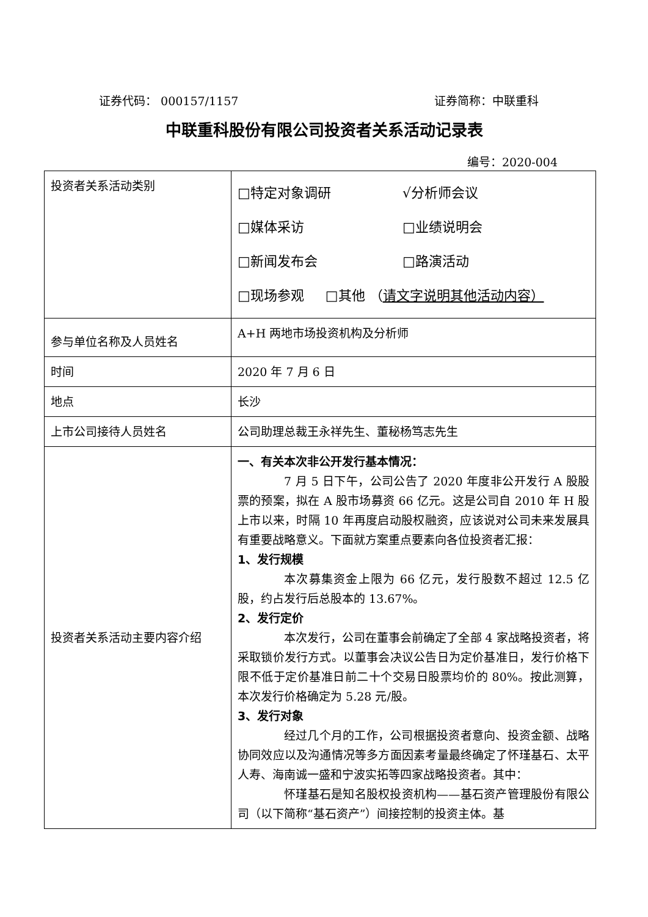证券代码： 000157/1157 证券简称：中联重科
中联重科股份有限公司投资者关系活动记录表
编号：2020-004
| 投资者关系活动类别 | □特定对象调研 √分析师会议 □媒体采访 □业绩说明会 □新闻发布会 □路演活动 □现场参观 □其他 （ 请文字说明其他活动内容） |
| 参与单位名称及人员姓名 | A+H 两地市场投资机构及分析师 |
| 时间 | 2020 年 7 月 6 日 |
| 地点 | 长沙 |
| 上市公司接待人员姓名 | 公司助理总裁王永祥先生、董秘杨笃志先生 |
| 投资者关系活动主要内容介绍 | 一、有关本次非公开发行基本情况： 7 月 5 日下午，公司公告了 2020 年度非公开发行 A 股股票的预案，拟在 A 股市场募资 66 亿元。这是公司自 2010 年 H 股上市以来，时隔 10 年再度启动股权融资，应该说对公司未来发展具有重要战略意义。下面就方案重点要素向各位投资者汇报： 1、发行规模 本次募集资金上限为 66 亿元，发行股数不超过 12.5 亿股，约占发行后总股本的 13.67%。 2、发行定价 本次发行，公司在董事会前确定了全部 4 家战略投资者，将采取锁价发行方式。以董事会决议公告日为定价基准日，发行价格下限不低于定价基准日前二十个交易日股票均价的 80%。按此测算，本次发行价格确定为 5.28 元/股。 3、发行对象 经过几个月的工作，公司根据投资者意向、投资金额、战略协同效应以及沟通情况等多方面因素考量最终确定了怀瑾基石、太平人寿、海南诚一盛和宁波实拓等四家战略投资者。其中： 怀瑾基石是知名股权投资机构——基石资产管理股份有限公司（以下简称“基石资产”）间接控制的投资主体。基 |